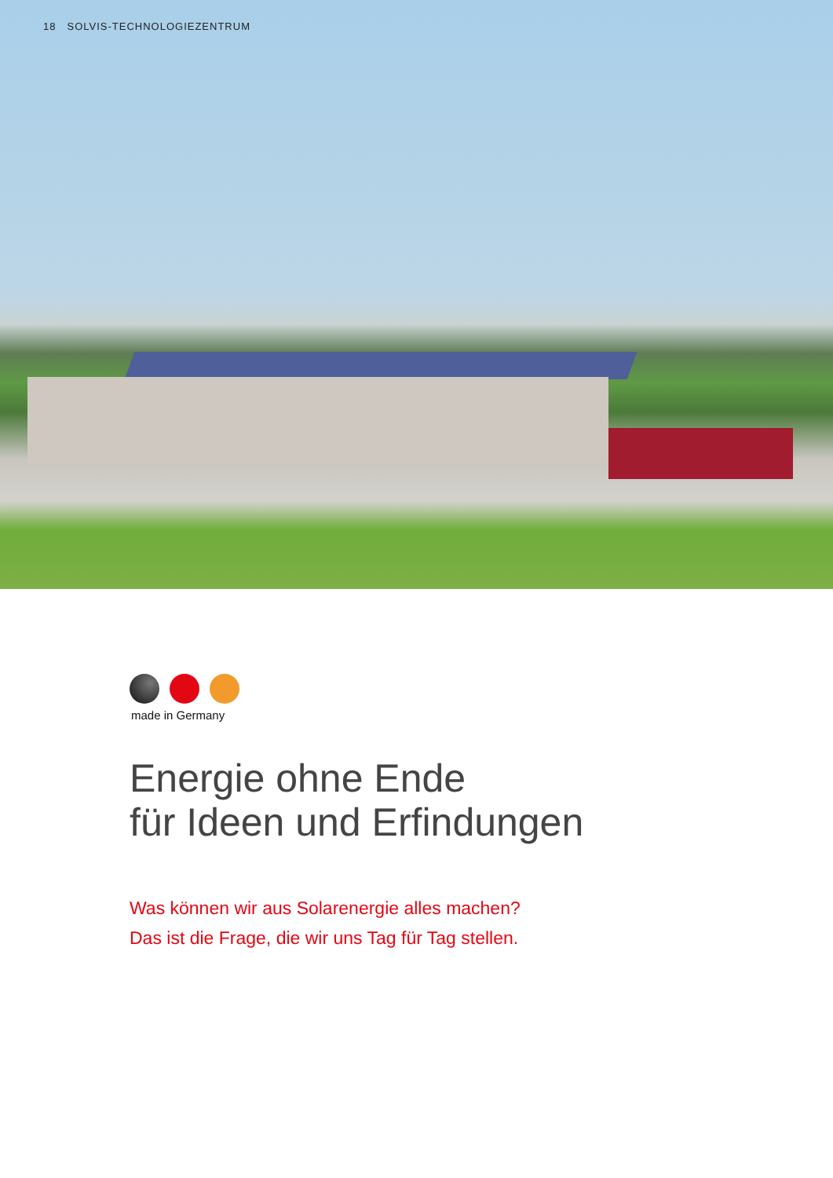18 SOLVIS-TECHNOLOGIEZENTRUM
made in Germany
Energie ohne Ende
für Ideen und Erfindungen
Was können wir aus Solarenergie alles machen?
Das ist die Frage, die wir uns Tag für Tag stellen.